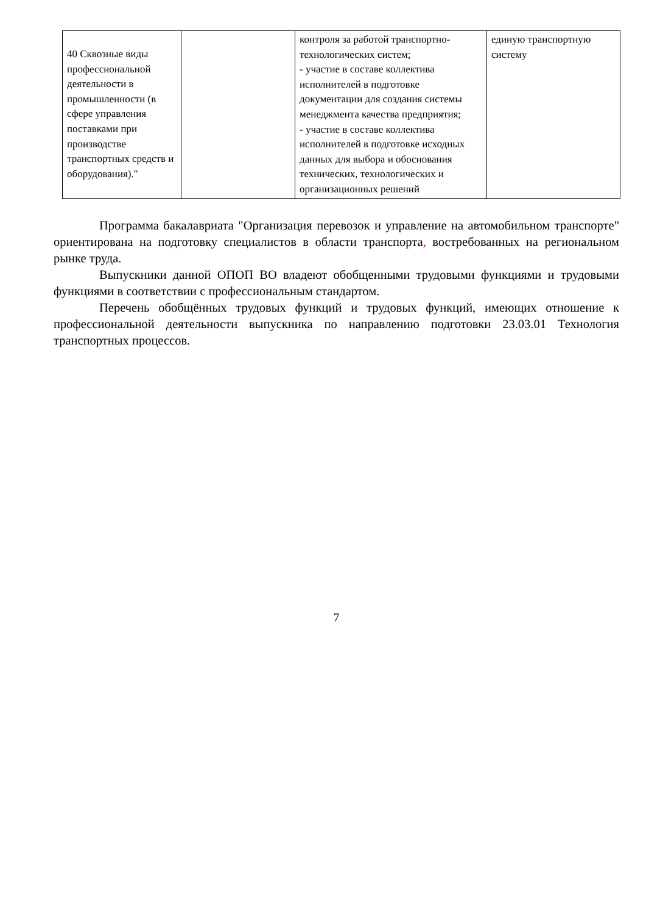| 40 Сквозные виды профессиональной деятельности в промышленности (в сфере управления поставками при производстве транспортных средств и оборудования)." | | контроля за работой транспортно-технологических систем; - участие в составе коллектива исполнителей в подготовке документации для создания системы менеджмента качества предприятия; - участие в составе коллектива исполнителей в подготовке исходных данных для выбора и обоснования технических, технологических и организационных решений | единую транспортную систему |
Программа бакалавриата "Организация перевозок и управление на автомобильном транспорте" ориентирована на подготовку специалистов в области транспорта, востребованных на региональном рынке труда.
Выпускники данной ОПОП ВО владеют обобщенными трудовыми функциями и трудовыми функциями в соответствии с профессиональным стандартом.
Перечень обобщённых трудовых функций и трудовых функций, имеющих отношение к профессиональной деятельности выпускника по направлению подготовки 23.03.01 Технология транспортных процессов.
7